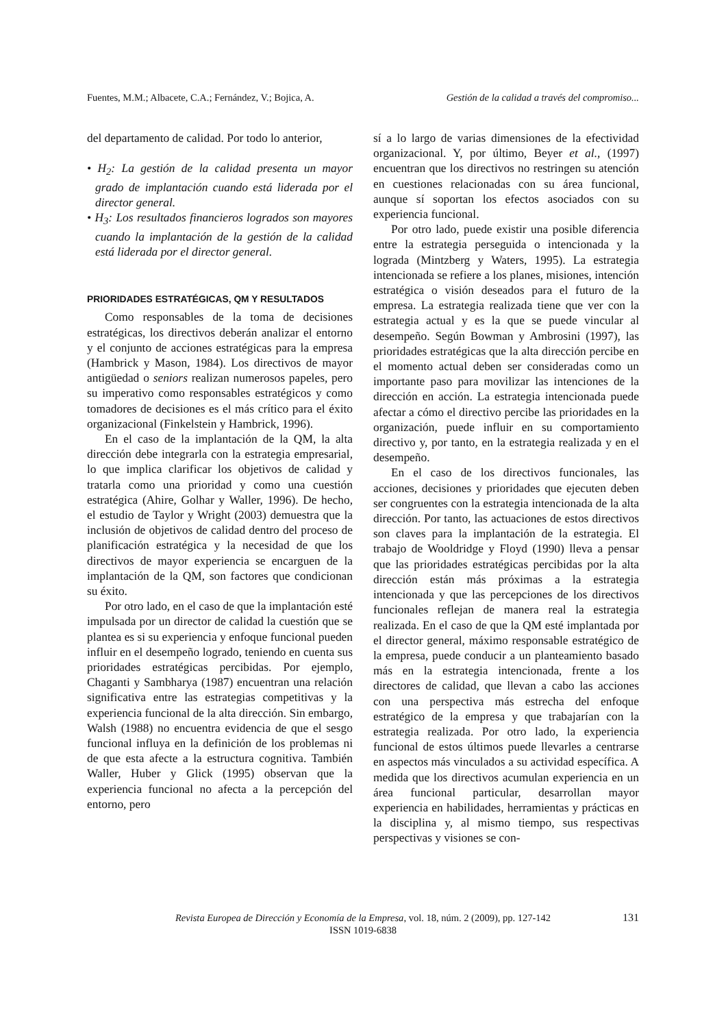Fuentes, M.M.; Albacete, C.A.; Fernández, V.; Bojica, A. Gestión de la calidad a través del compromiso...
del departamento de calidad. Por todo lo anterior,
• H<sub>2</sub>: La gestión de la calidad presenta un mayor grado de implantación cuando está liderada por el director general.
• H<sub>3</sub>: Los resultados financieros logrados son mayores cuando la implantación de la gestión de la calidad está liderada por el director general.
PRIORIDADES ESTRATÉGICAS, QM Y RESULTADOS
Como responsables de la toma de decisiones estratégicas, los directivos deberán analizar el entorno y el conjunto de acciones estratégicas para la empresa (Hambrick y Mason, 1984). Los directivos de mayor antigüedad o seniors realizan numerosos papeles, pero su imperativo como responsables estratégicos y como tomadores de decisiones es el más crítico para el éxito organizacional (Finkelstein y Hambrick, 1996).
En el caso de la implantación de la QM, la alta dirección debe integrarla con la estrategia empresarial, lo que implica clarificar los objetivos de calidad y tratarla como una prioridad y como una cuestión estratégica (Ahire, Golhar y Waller, 1996). De hecho, el estudio de Taylor y Wright (2003) demuestra que la inclusión de objetivos de calidad dentro del proceso de planificación estratégica y la necesidad de que los directivos de mayor experiencia se encarguen de la implantación de la QM, son factores que condicionan su éxito.
Por otro lado, en el caso de que la implantación esté impulsada por un director de calidad la cuestión que se plantea es si su experiencia y enfoque funcional pueden influir en el desempeño logrado, teniendo en cuenta sus prioridades estratégicas percibidas. Por ejemplo, Chaganti y Sambharya (1987) encuentran una relación significativa entre las estrategias competitivas y la experiencia funcional de la alta dirección. Sin embargo, Walsh (1988) no encuentra evidencia de que el sesgo funcional influya en la definición de los problemas ni de que esta afecte a la estructura cognitiva. También Waller, Huber y Glick (1995) observan que la experiencia funcional no afecta a la percepción del entorno, pero
sí a lo largo de varias dimensiones de la efectividad organizacional. Y, por último, Beyer et al., (1997) encuentran que los directivos no restringen su atención en cuestiones relacionadas con su área funcional, aunque sí soportan los efectos asociados con su experiencia funcional.
Por otro lado, puede existir una posible diferencia entre la estrategia perseguida o intencionada y la lograda (Mintzberg y Waters, 1995). La estrategia intencionada se refiere a los planes, misiones, intención estratégica o visión deseados para el futuro de la empresa. La estrategia realizada tiene que ver con la estrategia actual y es la que se puede vincular al desempeño. Según Bowman y Ambrosini (1997), las prioridades estratégicas que la alta dirección percibe en el momento actual deben ser consideradas como un importante paso para movilizar las intenciones de la dirección en acción. La estrategia intencionada puede afectar a cómo el directivo percibe las prioridades en la organización, puede influir en su comportamiento directivo y, por tanto, en la estrategia realizada y en el desempeño.
En el caso de los directivos funcionales, las acciones, decisiones y prioridades que ejecuten deben ser congruentes con la estrategia intencionada de la alta dirección. Por tanto, las actuaciones de estos directivos son claves para la implantación de la estrategia. El trabajo de Wooldridge y Floyd (1990) lleva a pensar que las prioridades estratégicas percibidas por la alta dirección están más próximas a la estrategia intencionada y que las percepciones de los directivos funcionales reflejan de manera real la estrategia realizada. En el caso de que la QM esté implantada por el director general, máximo responsable estratégico de la empresa, puede conducir a un planteamiento basado más en la estrategia intencionada, frente a los directores de calidad, que llevan a cabo las acciones con una perspectiva más estrecha del enfoque estratégico de la empresa y que trabajarían con la estrategia realizada. Por otro lado, la experiencia funcional de estos últimos puede llevarles a centrarse en aspectos más vinculados a su actividad específica. A medida que los directivos acumulan experiencia en un área funcional particular, desarrollan mayor experiencia en habilidades, herramientas y prácticas en la disciplina y, al mismo tiempo, sus respectivas perspectivas y visiones se con-
Revista Europea de Dirección y Economía de la Empresa, vol. 18, núm. 2 (2009), pp. 127-142
ISSN 1019-6838
131